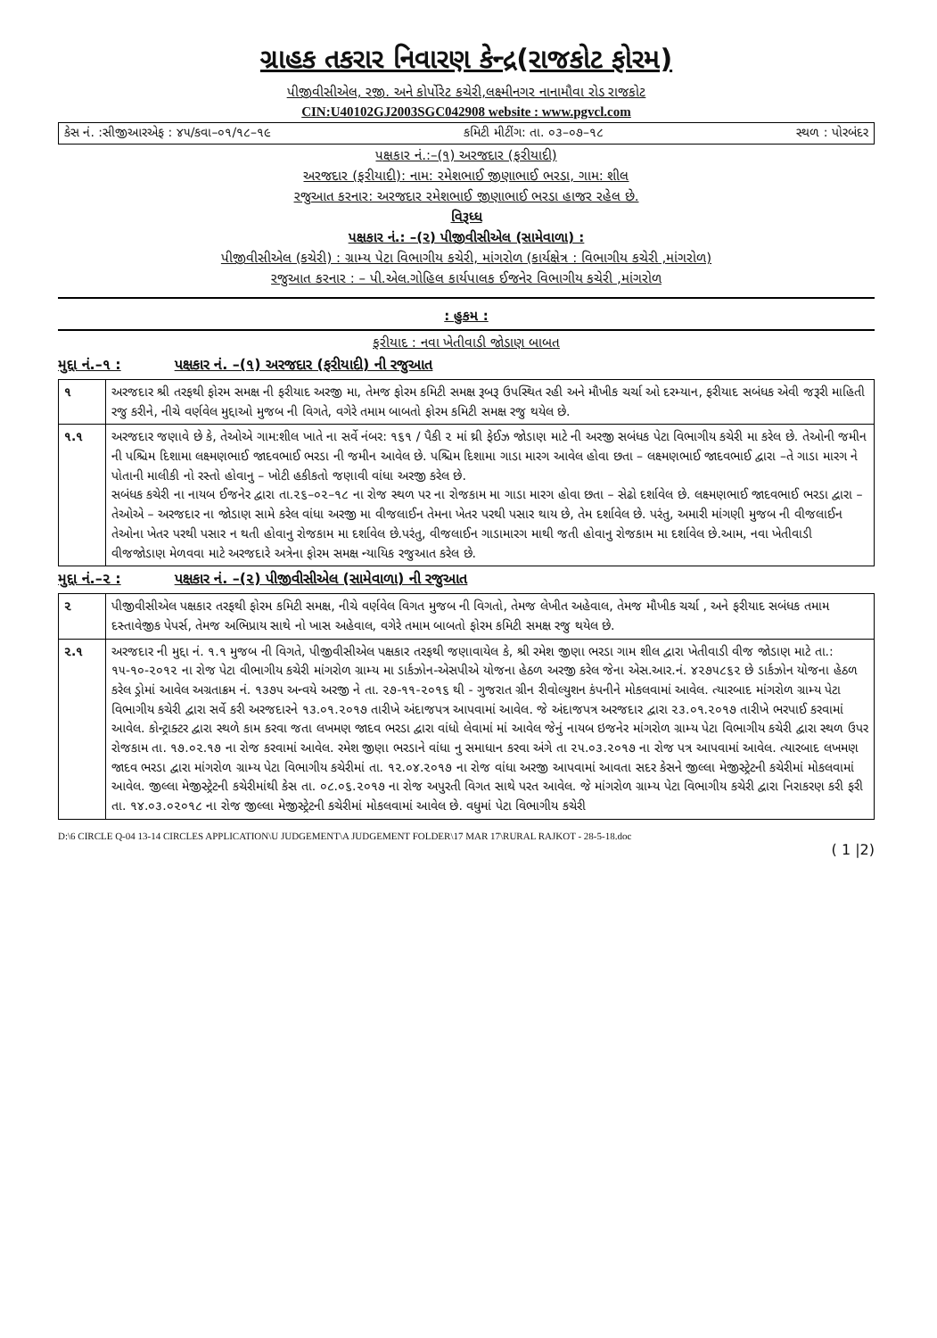ગ્રાહક તકરાર નિવારણ કેન્દ્ર(રાજકોટ ફોરમ)
પીજીવીસીએલ, રજી. અને કોર્પોરેટ કચેરી,લક્ષ્મીનગર નાનામૌવા રોડ રાજકોટ
CIN:U40102GJ2003SGC042908 website : www.pgvcl.com
કેસ નં. :સીજીઆરએફ : ૪૫/કવા–૦૧/૧૮–૧૯ કમિટી મીટીંગ: તા. ૦૩–૦૭–૧૮ સ્થળ : પોરબંદર
પક્ષકાર નં.:–(૧) અરજદાર (ફરીયાદી)
અરજદાર (ફરીયાદી): નામ: રમેશભાઈ જીણાભાઈ ભરડા, ગામ: શીલ
રજુઆત કરનાર: અરજદાર રમેશભાઈ જીણાભાઈ ભરડા હાજર રહેલ છે.
વિરૂધ્ધ
પક્ષકાર નં.: –(૨) પીજીવીસીએલ (સામેવાળા) :
પીજીવીસીએલ (કચેરી) : ગ્રામ્ય પેટા વિભાગીય કચેરી, માંગરોળ (કાર્યક્ષેત્ર : વિભાગીય કચેરી ,માંગરોળ)
રજુઆત કરનાર : – પી.એલ.ગોહિલ કાર્યપાલક ઈજનેર વિભાગીય કચેરી ,માંગરોળ
: હુકમ :
ફરીયાદ : નવા ખેતીવાડી જોડાણ બાબત
મુદ્દા નં.–૧ : પક્ષકાર નં. –(૧) અરજદાર (ફરીયાદી) ની રજુઆત
| ૧ | અરજદાર શ્રી તરફથી ફોરમ સમક્ષ ની ફરીયાદ અરજી મા, તેમજ ફોરમ કમિટી સમક્ષ રૂબરૂ ઉપસ્થિત રહી અને મૌખીક ચર્ચા ઓ દરમ્યાન, ફરીયાદ સબંધક એવી જરૂરી માહિતી રજુ કરીને, નીચે વર્ણવેલ મુદ્દાઓ મુજબ ની વિગતે, વગેરે તમામ બાબતો ફોરમ કમિટી સમક્ષ રજુ થયેલ છે. |
| ૧.૧ | અરજદાર જણાવે છે કે, તેઓએ ગામ:શીલ ખાતે ના સર્વે નંબર: ૧૬૧ / પૈકી ૨ માં થ્રી ફેઈઝ જોડાણ માટે ની અરજી સબંધક પેટા વિભાગીય કચેરી મા કરેલ છે. તેઓની જમીન ની પશ્ચિમ દિશામા લક્ષ્મણભાઈ જાદવભાઈ ભરડા ની જમીન આવેલ છે. પશ્ચિમ દિશામા ગાડા મારગ આવેલ હોવા છતા – લક્ષ્મણભાઈ જાદવભાઈ દ્વારા –તે ગાડા મારગ ને પોતાની માલીકી નો રસ્તો હોવાનુ – ખોટી હકીકતો જણાવી વાંધા અરજી કરેલ છે. સબંધક કચેરી ના નાયબ ઈજનેર દ્વારા તા.૨૬–૦૨–૧૮ ના રોજ સ્થળ પર ના રોજકામ મા ગાડા મારગ હોવા છતા – સેઢો દર્શાવેલ છે. લક્ષ્મણભાઈ જાદવભાઈ ભરડા દ્વારા – તેઓએ – અરજદાર ના જોડાણ સામે કરેલ વાંધા અરજી મા વીજલાઈન તેમના ખેતર પરથી પસાર થાય છે, તેમ દર્શાવેલ છે. પરંતુ, અમારી માંગણી મુજબ ની વીજલાઈન તેઓના ખેતર પરથી પસાર ન થતી હોવાનુ રોજકામ મા દર્શાવેલ છે.પરંતુ, વીજલાઈન ગાડામારગ માથી જતી હોવાનુ રોજકામ મા દર્શાવેલ છે.આમ, નવા ખેતીવાડી વીજજોડાણ મેળવવા માટે અરજદારે અત્રેના ફોરમ સમક્ષ ન્યાયિક રજુઆત કરેલ છે. |
મુદ્દા નં.–૨ : પક્ષકાર નં. –(૨) પીજીવીસીએલ (સામેવાળા) ની રજુઆત
| ૨ | પીજીવીસીએલ પક્ષકાર તરફથી ફોરમ કમિટી સમક્ષ, નીચે વર્ણવેલ વિગત મુજબ ની વિગતો, તેમજ લેખીત અહેવાલ, તેમજ મૌખીક ચર્ચા , અને ફરીયાદ સબંધક તમામ દસ્તાવેજીક પેપર્સ, તેમજ અભિપ્રાય સાથે નો ખાસ અહેવાલ, વગેરે તમામ બાબતો ફોરમ કમિટી સમક્ષ રજુ થયેલ છે. |
| ૨.૧ | અરજદાર ની મુદ્દા નં. ૧.૧ મુજબ ની વિગતે, પીજીવીસીએલ પક્ષકાર તરફથી જણાવાયેલ કે, શ્રી રમેશ જીણા ભરડા ગામ શીલ દ્વારા ખેતીવાડી વીજ જોડાણ માટે તા.: ૧૫-૧૦-૨૦૧૨ ના રોજ પેટા વીભાગીય કચેરી માંગરોળ ગ્રામ્ય મા ડાર્કઝોન-એસપીએ યોજના હેઠળ અરજી કરેલ જેના એસ.આર.નં. ૪૨૭૫૮૬૨ છે ડાર્કઝોન યોજના હેઠળ કરેલ ડ્રોમાં આવેલ અગ્રતાક્રમ નં. ૧૩૭૫ અન્વયે અરજી ને તા. ૨૭-૧૧-૨૦૧૬ થી - ગુજરાત ગ્રીન રીવોલ્યુશન કંપનીને મોકલવામાં આવેલ. ત્યારબાદ માંગરોળ ગ્રામ્ય પેટા વિભાગીય કચેરી દ્વારા સર્વે કરી અરજદારને ૧૩.૦૧.૨૦૧૭ તારીખે અંદાજપત્ર આપવામાં આવેલ. જે અંદાજપત્ર અરજદાર દ્વારા ૨૩.૦૧.૨૦૧૭ તારીખે ભરપાઈ કરવામાં આવેલ. કોન્ટ્રાક્ટર દ્વારા સ્થળે કામ કરવા જતા લખમણ જાદવ ભરડા દ્વારા વાંધો લેવામાં માં આવેલ જેનું નાયબ ઇજનેર માંગરોળ ગ્રામ્ય પેટા વિભાગીય કચેરી દ્વારા સ્થળ ઉપર રોજકામ તા. ૧૭.૦૨.૧૭ ના રોજ કરવામાં આવેલ. રમેશ જીણા ભરડાને વાંધા નુ સમાધાન કરવા અંગે તા ૨૫.૦૩.૨૦૧૭ ના રોજ પત્ર આપવામાં આવેલ. ત્યારબાદ લખમણ જાદવ ભરડા દ્વારા માંગરોળ ગ્રામ્ય પેટા વિભાગીય કચેરીમાં તા. ૧૨.૦૪.૨૦૧૭ ના રોજ વાંધા અરજી આપવામાં આવતા સદર કેસને જીલ્લા મેજીસ્ટ્રેટની કચેરીમાં મોકલવામાં આવેલ. જીલ્લા મેજીસ્ટ્રેટની કચેરીમાંથી કેસ તા. ૦૮.૦૬.૨૦૧૭ ના રોજ અપુરતી વિગત સાથે પરત આવેલ. જે માંગરોળ ગ્રામ્ય પેટા વિભાગીય કચેરી દ્વારા નિરાકરણ કરી ફરી તા. ૧૪.૦૩.૦૨૦૧૮ ના રોજ જીલ્લા મેજીસ્ટ્રેટની કચેરીમાં મોકલવામાં આવેલ છે. વધુમાં પેટા વિભાગીય કચેરી |
D:\6 CIRCLE Q-04 13-14 CIRCLES APPLICATION\U JUDGEMENT\A JUDGEMENT FOLDER\17 MAR 17\RURAL RAJKOT - 28-5-18.doc
( 1 |2)